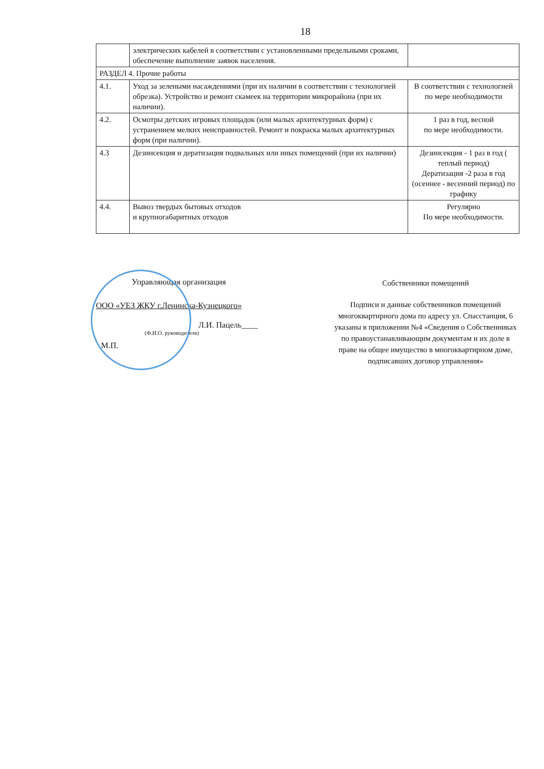18
| | электрических кабелей в соответствии с установленными предельными сроками, обеспечение выполнение заявок населения. | |
| РАЗДЕЛ 4. Прочие работы | | |
| 4.1. | Уход за зелеными насаждениями (при их наличии в соответствии с технологией обрезка). Устройство и ремонт скамеек на территории микрорайона (при их наличии). | В соответствии с технологией по мере необходимости |
| 4.2. | Осмотры детских игровых площадок (или малых архитектурных форм) с устранением мелких неисправностей. Ремонт и покраска малых архитектурных форм (при наличии). | 1 раз в год, весной по мере необходимости. |
| 4.3 | Дезинсекция и дератизация подвальных или иных помещений (при их наличии) | Дезинсекция - 1 раз в год ( теплый период) Дератизация -2 раза в год (осеннее - весенний период) по графику |
| 4.4. | Вывоз твердых бытовых отходов и крупногабаритных отходов | Регулярно По мере необходимости. |
Управляющая организация
ООО «УЕЗ ЖКУ г.Ленинска-Кузнецкого»
Л.И. Пацель____
(Ф.И.О. руководителя)
М.П.
Собственники помещений
Подписи и данные собственников помещений многоквартирного дома по адресу ул. Спасстанция, 6 указаны в приложении №4 «Сведения о Собственниках по правоустанавливающим документам и их доле в праве на общее имущество в многоквартирном доме, подписавших договор управления»